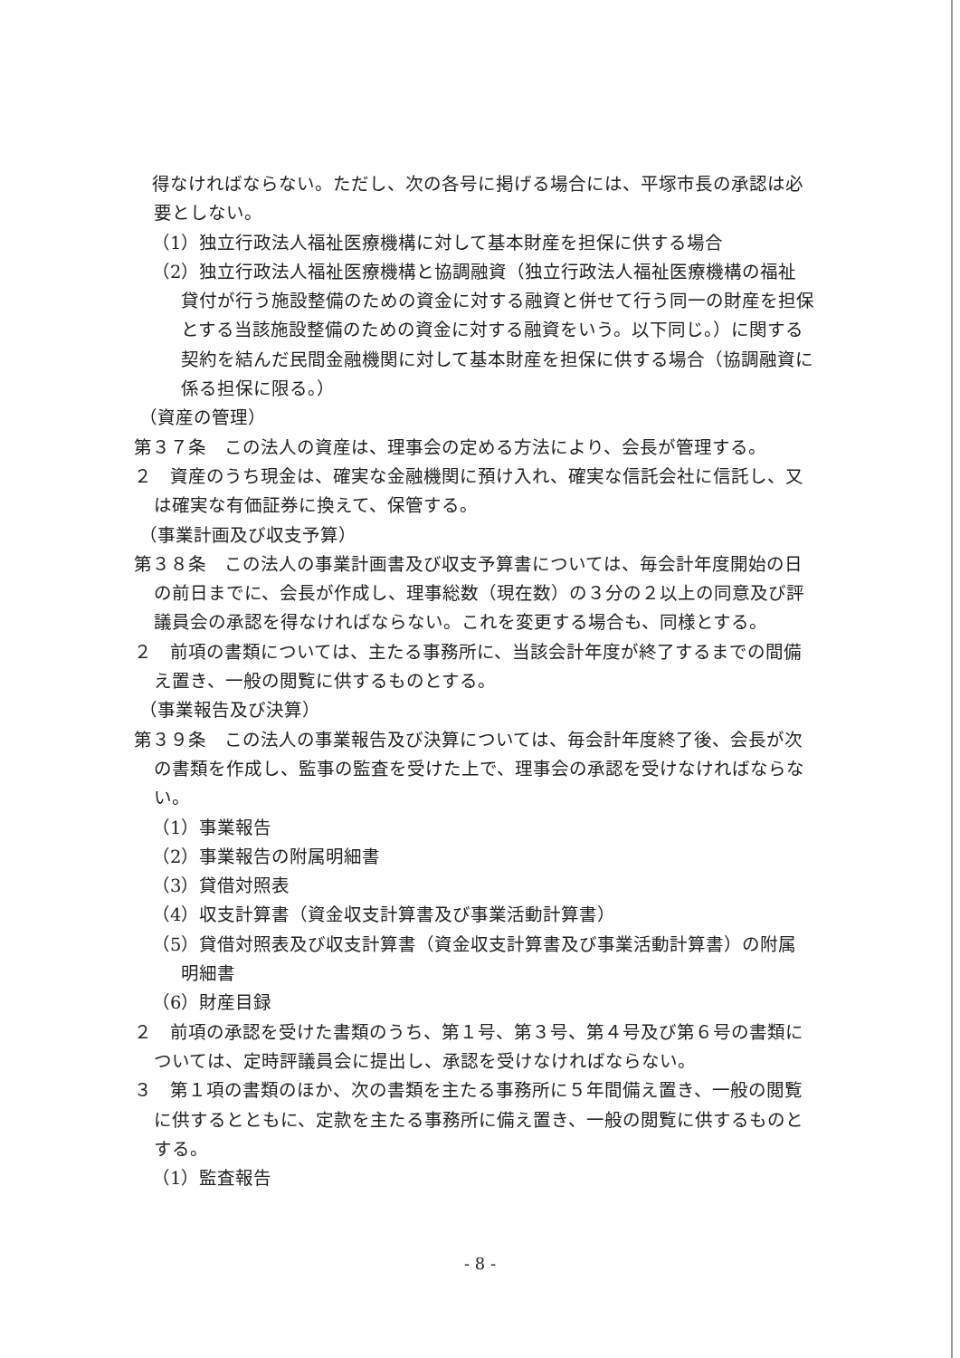得なければならない。ただし、次の各号に掲げる場合には、平塚市長の承認は必要としない。
（1）独立行政法人福祉医療機構に対して基本財産を担保に供する場合
（2）独立行政法人福祉医療機構と協調融資（独立行政法人福祉医療機構の福祉貸付が行う施設整備のための資金に対する融資と併せて行う同一の財産を担保とする当該施設整備のための資金に対する融資をいう。以下同じ。）に関する契約を結んだ民間金融機関に対して基本財産を担保に供する場合（協調融資に係る担保に限る。）
（資産の管理）
第３７条　この法人の資産は、理事会の定める方法により、会長が管理する。
２　資産のうち現金は、確実な金融機関に預け入れ、確実な信託会社に信託し、又は確実な有価証券に換えて、保管する。
（事業計画及び収支予算）
第３８条　この法人の事業計画書及び収支予算書については、毎会計年度開始の日の前日までに、会長が作成し、理事総数（現在数）の３分の２以上の同意及び評議員会の承認を得なければならない。これを変更する場合も、同様とする。
２　前項の書類については、主たる事務所に、当該会計年度が終了するまでの間備え置き、一般の閲覧に供するものとする。
（事業報告及び決算）
第３９条　この法人の事業報告及び決算については、毎会計年度終了後、会長が次の書類を作成し、監事の監査を受けた上で、理事会の承認を受けなければならない。
（1）事業報告
（2）事業報告の附属明細書
（3）貸借対照表
（4）収支計算書（資金収支計算書及び事業活動計算書）
（5）貸借対照表及び収支計算書（資金収支計算書及び事業活動計算書）の附属明細書
（6）財産目録
２　前項の承認を受けた書類のうち、第１号、第３号、第４号及び第６号の書類については、定時評議員会に提出し、承認を受けなければならない。
３　第１項の書類のほか、次の書類を主たる事務所に５年間備え置き、一般の閲覧に供するとともに、定款を主たる事務所に備え置き、一般の閲覧に供するものとする。
（1）監査報告
- 8 -